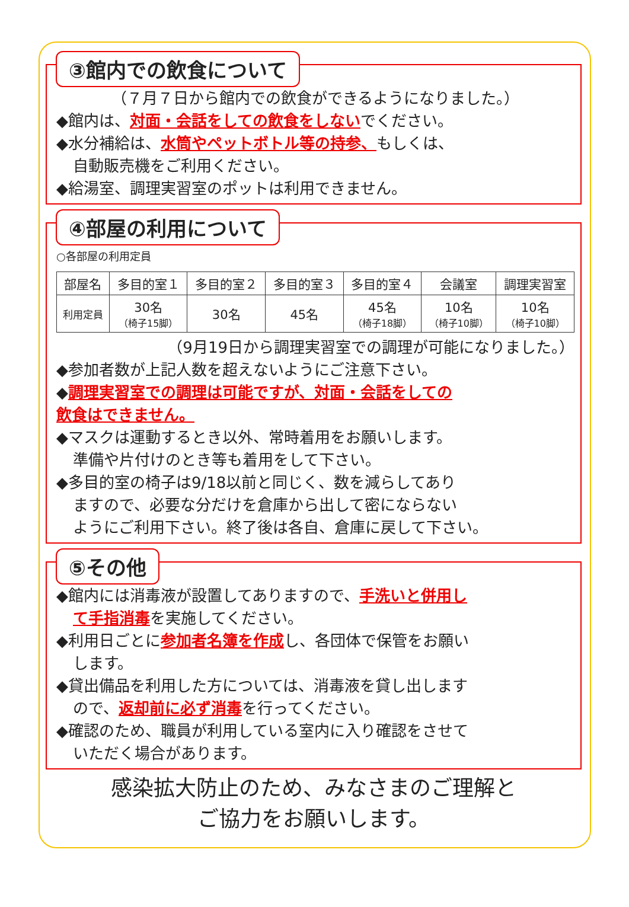③館内での飲食について
（７月７日から館内での飲食ができるようになりました。）
◆館内は、対面・会話をしての飲食をしないでください。
◆水分補給は、水筒やペットボトル等の持参、もしくは、
自動販売機をご利用ください。
◆給湯室、調理実習室のポットは利用できません。
④部屋の利用について
○各部屋の利用定員
| 部屋名 | 多目的室１ | 多目的室２ | 多目的室３ | 多目的室４ | 会議室 | 調理実習室 |
| --- | --- | --- | --- | --- | --- | --- |
| 利用定員 | 30名 （椅子15脚） | 30名 | 45名 | 45名 （椅子18脚） | 10名 （椅子10脚） | 10名 （椅子10脚） |
（9月19日から調理実習室での調理が可能になりました。）
◆参加者数が上記人数を超えないようにご注意下さい。
◆調理実習室での調理は可能ですが、対面・会話をしての
飲食はできません。
◆マスクは運動するとき以外、常時着用をお願いします。
準備や片付けのとき等も着用をして下さい。
◆多目的室の椅子は9/18以前と同じく、数を減らしてあり
ますので、必要な分だけを倉庫から出して密にならない
ようにご利用下さい。終了後は各自、倉庫に戻して下さい。
⑤その他
◆館内には消毒液が設置してありますので、手洗いと併用し
て手指消毒を実施してください。
◆利用日ごとに参加者名簿を作成し、各団体で保管をお願い
します。
◆貸出備品を利用した方については、消毒液を貸し出します
ので、返却前に必ず消毒を行ってください。
◆確認のため、職員が利用している室内に入り確認をさせて
いただく場合があります。
感染拡大防止のため、みなさまのご理解と
ご協力をお願いします。